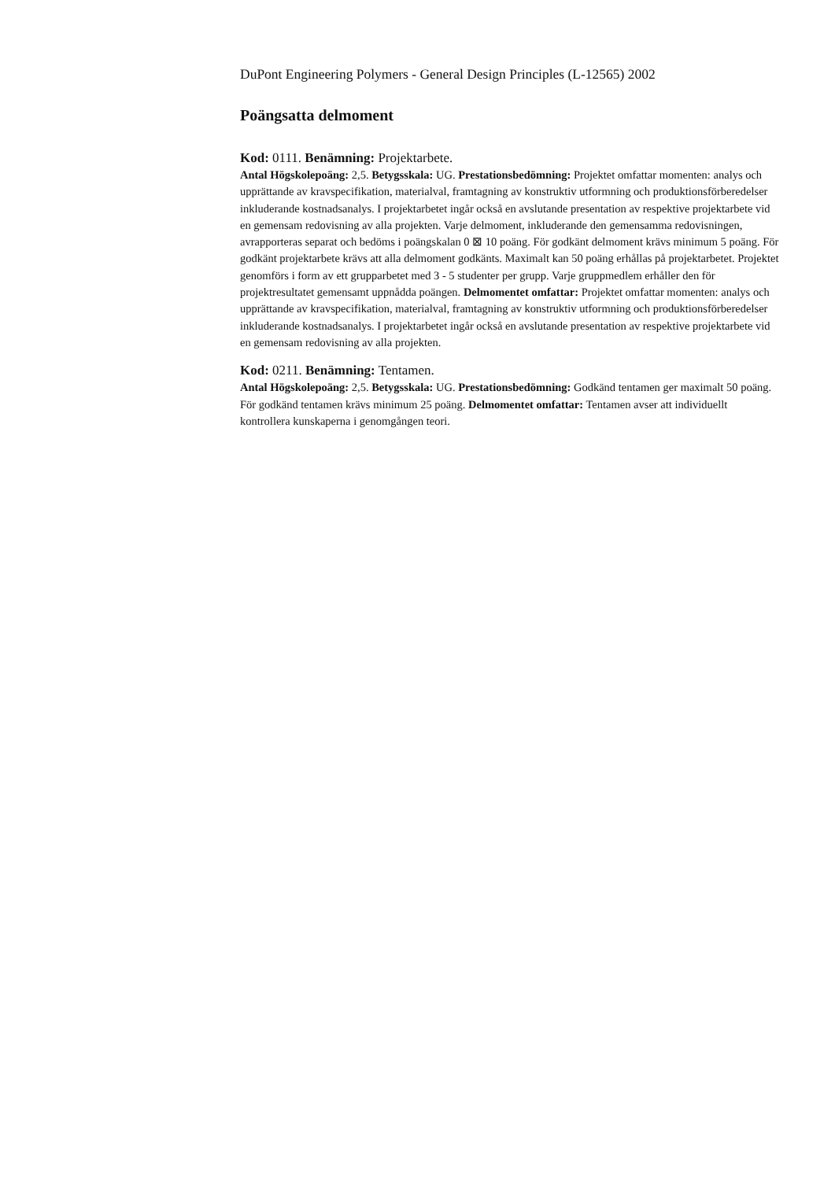DuPont Engineering Polymers - General Design Principles (L-12565) 2002
Poängsatta delmoment
Kod: 0111. Benämning: Projektarbete.
Antal Högskolepoäng: 2,5. Betygsskala: UG. Prestationsbedömning: Projektet omfattar momenten: analys och upprättande av kravspecifikation, materialval, framtagning av konstruktiv utformning och produktionsförberedelser inkluderande kostnadsanalys. I projektarbetet ingår också en avslutande presentation av respektive projektarbete vid en gemensam redovisning av alla projekten. Varje delmoment, inkluderande den gemensamma redovisningen, avrapporteras separat och bedöms i poängskalan 0 ⊠ 10 poäng. För godkänt delmoment krävs minimum 5 poäng. För godkänt projektarbete krävs att alla delmoment godkänts. Maximalt kan 50 poäng erhållas på projektarbetet. Projektet genomförs i form av ett grupparbetet med 3 - 5 studenter per grupp. Varje gruppmedlem erhåller den för projektresultatet gemensamt uppnådda poängen. Delmomentet omfattar: Projektet omfattar momenten: analys och upprättande av kravspecifikation, materialval, framtagning av konstruktiv utformning och produktionsförberedelser inkluderande kostnadsanalys. I projektarbetet ingår också en avslutande presentation av respektive projektarbete vid en gemensam redovisning av alla projekten.
Kod: 0211. Benämning: Tentamen.
Antal Högskolepoäng: 2,5. Betygsskala: UG. Prestationsbedömning: Godkänd tentamen ger maximalt 50 poäng. För godkänd tentamen krävs minimum 25 poäng. Delmomentet omfattar: Tentamen avser att individuellt kontrollera kunskaperna i genomgången teori.